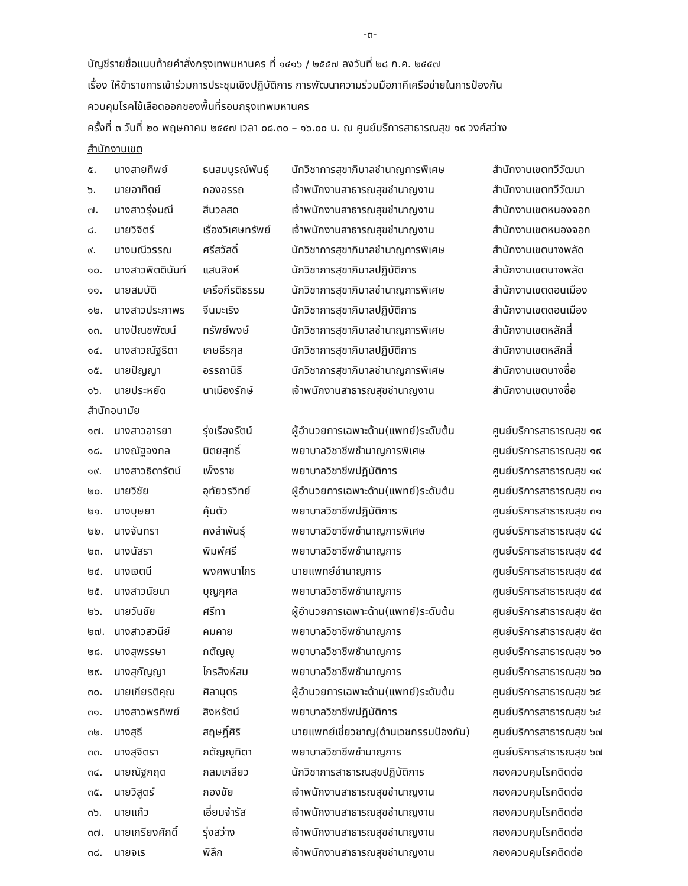-๓-
บัญชีรายชื่อแนบท้ายคำสั่งกรุงเทพมหานคร ที่ ๑๔๑๖ / ๒๕๕๗ ลงวันที่ ๒๘ ก.ค. ๒๕๕๗
เรื่อง ให้ข้าราชการเข้าร่วมการประชุมเชิงปฏิบัติการ การพัฒนาความร่วมมือภาคีเครือข่ายในการป้องกัน
ควบคุมโรคไข้เลือดออกของพื้นที่รอบกรุงเทพมหานคร
ครั้งที่ ๓ วันที่ ๒๐ พฤษภาคม ๒๕๕๗ เวลา ๐๘.๓๐ – ๑๖.๐๐ น. ณ ศูนย์บริการสาธารณสุข ๑๙ วงศ์สว่าง
สำนักงานเขต
| ๕. | นางสายทิพย์ | ธนสมบูรณ์พันธุ์ | นักวิชาการสุขาภิบาลชำนาญการพิเศษ | สำนักงานเขตทวีวัฒนา |
| ๖. | นายอาทิตย์ | กองอรรถ | เจ้าพนักงานสาธารณสุขชำนาญงาน | สำนักงานเขตทวีวัฒนา |
| ๗. | นางสาวรุ่งมณี | สีนวลสด | เจ้าพนักงานสาธารณสุขชำนาญงาน | สำนักงานเขตหนองจอก |
| ๘. | นายวิจิตร์ | เรืองวิเศษทรัพย์ | เจ้าพนักงานสาธารณสุขชำนาญงาน | สำนักงานเขตหนองจอก |
| ๙. | นางมณีวรรณ | ศรีสวัสดิ์ | นักวิชาการสุขาภิบาลชำนาญการพิเศษ | สำนักงานเขตบางพลัด |
| ๑๐. | นางสาวพิตตินันท์ | แสนสิงห์ | นักวิชาการสุขาภิบาลปฏิบัติการ | สำนักงานเขตบางพลัด |
| ๑๑. | นายสมบัติ | เครือกีรติธรรม | นักวิชาการสุขาภิบาลชำนาญการพิเศษ | สำนักงานเขตดอนเมือง |
| ๑๒. | นางสาวประภาพร | จีนมะเริง | นักวิชาการสุขาภิบาลปฏิบัติการ | สำนักงานเขตดอนเมือง |
| ๑๓. | นางปัณชพัฒน์ | ทรัพย์พงษ์ | นักวิชาการสุขาภิบาลชำนาญการพิเศษ | สำนักงานเขตหลักสี่ |
| ๑๔. | นางสาวณัฐธิดา | เกษธีรกุล | นักวิชาการสุขาภิบาลปฏิบัติการ | สำนักงานเขตหลักสี่ |
| ๑๕. | นายปัญญา | อรรถานิธี | นักวิชาการสุขาภิบาลชำนาญการพิเศษ | สำนักงานเขตบางซื่อ |
| ๑๖. | นายประหยัด | นาเมืองรักษ์ | เจ้าพนักงานสาธารณสุขชำนาญงาน | สำนักงานเขตบางซื่อ |
| สำนักอนามัย | | | | |
| ๑๗. | นางสาวอารยา | รุ่งเรืองรัตน์ | ผู้อำนวยการเฉพาะด้าน(แพทย์)ระดับต้น | ศูนย์บริการสาธารณสุข ๑๙ |
| ๑๘. | นางณัฐจงกล | นิตยสุทธิ์ | พยาบาลวิชาชีพชำนาญการพิเศษ | ศูนย์บริการสาธารณสุข ๑๙ |
| ๑๙. | นางสาวธิดารัตน์ | เพ็งราช | พยาบาลวิชาชีพปฏิบัติการ | ศูนย์บริการสาธารณสุข ๑๙ |
| ๒๐. | นายวิชัย | อุทัยวรวิทย์ | ผู้อำนวยการเฉพาะด้าน(แพทย์)ระดับต้น | ศูนย์บริการสาธารณสุข ๓๑ |
| ๒๑. | นางบุษยา | คุ้มตัว | พยาบาลวิชาชีพปฏิบัติการ | ศูนย์บริการสาธารณสุข ๓๑ |
| ๒๒. | นางจันทรา | คงลำพันธุ์ | พยาบาลวิชาชีพชำนาญการพิเศษ | ศูนย์บริการสาธารณสุข ๔๔ |
| ๒๓. | นางนัสรา | พิมพ์ศรี | พยาบาลวิชาชีพชำนาญการ | ศูนย์บริการสาธารณสุข ๔๔ |
| ๒๔. | นางเจตนี | พงคพนาไกร | นายแพทย์ชำนาญการ | ศูนย์บริการสาธารณสุข ๔๙ |
| ๒๕. | นางสาวนัยนา | บุญกุศล | พยาบาลวิชาชีพชำนาญการ | ศูนย์บริการสาธารณสุข ๔๙ |
| ๒๖. | นายวันชัย | ศรีทา | ผู้อำนวยการเฉพาะด้าน(แพทย์)ระดับต้น | ศูนย์บริการสาธารณสุข ๕๓ |
| ๒๗. | นางสาวสวนีย์ | คมคาย | พยาบาลวิชาชีพชำนาญการ | ศูนย์บริการสาธารณสุข ๕๓ |
| ๒๘. | นางสุพรรษา | กตัญญู | พยาบาลวิชาชีพชำนาญการ | ศูนย์บริการสาธารณสุข ๖๐ |
| ๒๙. | นางสุกัญญา | ไกรสิงห์สม | พยาบาลวิชาชีพชำนาญการ | ศูนย์บริการสาธารณสุข ๖๐ |
| ๓๐. | นายเกียรติคุณ | ศิลาบุตร | ผู้อำนวยการเฉพาะด้าน(แพทย์)ระดับต้น | ศูนย์บริการสาธารณสุข ๖๔ |
| ๓๑. | นางสาวพรทิพย์ | สิงหรัตน์ | พยาบาลวิชาชีพปฏิบัติการ | ศูนย์บริการสาธารณสุข ๖๔ |
| ๓๒. | นางสุธี | สฤษฎิ์ศิริ | นายแพทย์เชี่ยวชาญ(ด้านเวชกรรมป้องกัน) | ศูนย์บริการสาธารณสุข ๖๗ |
| ๓๓. | นางสุจิตรา | กตัญญูทิตา | พยาบาลวิชาชีพชำนาญการ | ศูนย์บริการสาธารณสุข ๖๗ |
| ๓๔. | นายณัฐกฤต | กลมเกลียว | นักวิชาการสาธารณสุขปฏิบัติการ | กองควบคุมโรคติดต่อ |
| ๓๕. | นายวิสูตร์ | กองชัย | เจ้าพนักงานสาธารณสุขชำนาญงาน | กองควบคุมโรคติดต่อ |
| ๓๖. | นายแก้ว | เอี่ยมจำรัส | เจ้าพนักงานสาธารณสุขชำนาญงาน | กองควบคุมโรคติดต่อ |
| ๓๗. | นายเกรียงศักดิ์ | รุ่งสว่าง | เจ้าพนักงานสาธารณสุขชำนาญงาน | กองควบคุมโรคติดต่อ |
| ๓๘. | นายจเร | พิลึก | เจ้าพนักงานสาธารณสุขชำนาญงาน | กองควบคุมโรคติดต่อ |